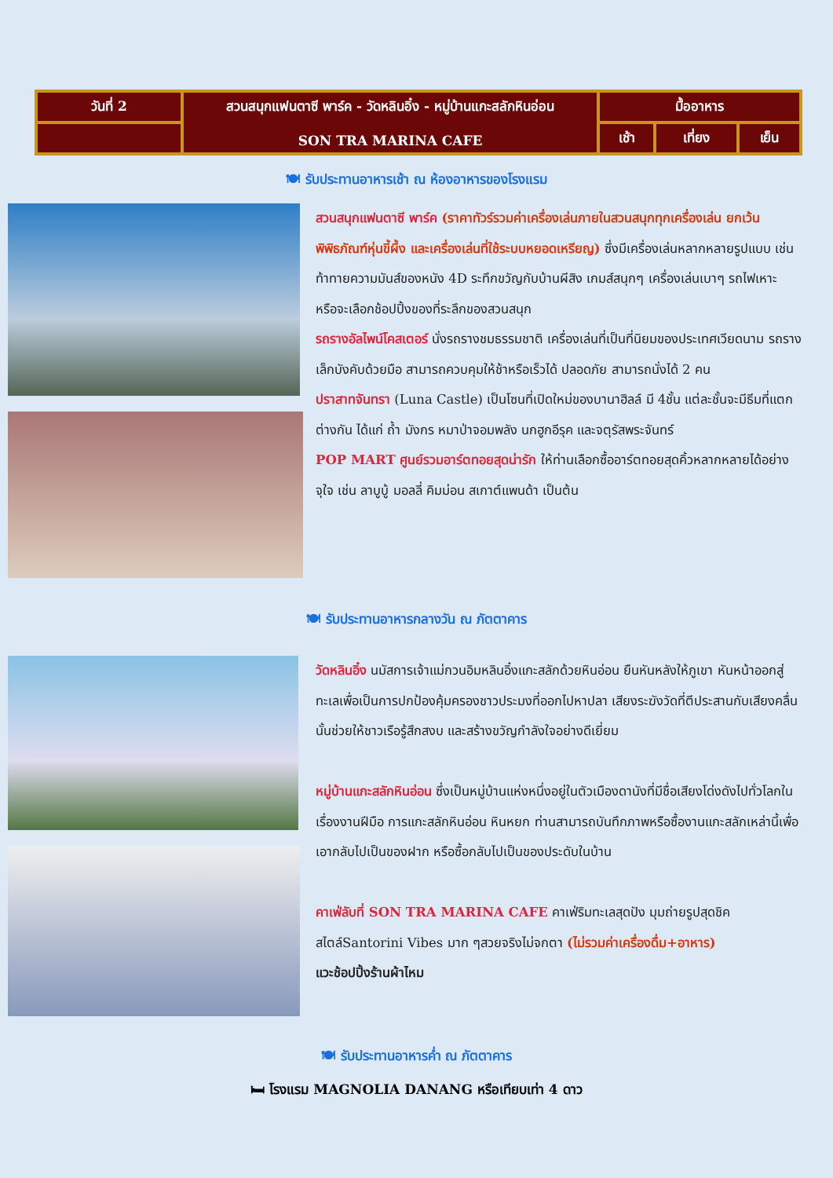| วันที่ 2 | สวนสนุกแฟนตาซี พาร์ค - วัดหลินอิ๋ง - หมู่บ้านแกะสลักหินอ่อน SON TRA MARINA CAFE | มื้ออาหาร | | |
| | | เช้า | เที่ยง | เย็น |
🍽 รับประทานอาหารเช้า ณ ห้องอาหารของโรงแรม
สวนสนุกแฟนตาซี พาร์ค (ราคาทัวร์รวมค่าเครื่องเล่นภายในสวนสนุกทุกเครื่องเล่น ยกเว้นพิพิธภัณฑ์หุ่นขี้ผึ้ง และเครื่องเล่นที่ใช้ระบบหยอดเหรียญ) ซึ่งมีเครื่องเล่นหลากหลายรูปแบบ เช่น ท้าทายความมันส์ของหนัง 4D ระทึกขวัญกับบ้านผีสิง เกมส์สนุกๆ เครื่องเล่นเบาๆ รถไฟเหาะ หรือจะเลือกช้อปปิ้งของที่ระลึกของสวนสนุก
รถรางอัลไพน์โคสเตอร์ นั่งรถรางชมธรรมชาติ เครื่องเล่นที่เป็นที่นิยมของประเทศเวียดนาม รถรางเล็กบังคับด้วยมือ สามารถควบคุมให้ช้าหรือเร็วได้ ปลอดภัย สามารถนั่งได้ 2 คน
ปราสาทจันทรา (Luna Castle) เป็นโซนที่เปิดใหม่ของบานาฮิลล์ มี 4ชั้น แต่ละชั้นจะมีธีมที่แตกต่างกัน ได้แก่ ถ้ำ มังกร หมาป่าจอมพลัง นกฮูกอีรุค และจตุรัสพระจันทร์
POP MART ศูนย์รวมอาร์ตทอยสุดน่ารัก ให้ท่านเลือกซื้ออาร์ตทอยสุดคิ้วหลากหลายได้อย่างจุใจ เช่น ลาบูบู้ มอลลี่ คิมม่อน สเกาต์แพนด้า เป็นต้น
🍽 รับประทานอาหารกลางวัน ณ ภัตตาคาร
วัดหลินอิ๋ง นมัสการเจ้าแม่กวนอิมหลินอิ๋งแกะสลักด้วยหินอ่อน ยืนหันหลังให้ภูเขา หันหน้าออกสู่ทะเลเพื่อเป็นการปกป้องคุ้มครองชาวประมงที่ออกไปหาปลา เสียงระฆังวัดที่ตีประสานกับเสียงคลื่นนั้นช่วยให้ชาวเรือรู้สึกสงบ และสร้างขวัญกำลังใจอย่างดีเยี่ยม
หมู่บ้านแกะสลักหินอ่อน ซึ่งเป็นหมู่บ้านแห่งหนึ่งอยู่ในตัวเมืองดานังที่มีชื่อเสียงโด่งดังไปทั่วโลกในเรื่องงานฝีมือ การแกะสลักหินอ่อน หินหยก ท่านสามารถบันทึกภาพหรือซื้องานแกะสลักเหล่านี้เพื่อเอากลับไปเป็นของฝาก หรือซื้อกลับไปเป็นของประดับในบ้าน
คาเฟ่ลับที่ SON TRA MARINA CAFE คาเฟ่ริมทะเลสุดปัง มุมถ่ายรูปสุดชิค สไตล์Santorini Vibes มาก ๆสวยจริงไม่จกตา (ไม่รวมค่าเครื่องดื่ม+อาหาร)
แวะช้อปปิ้งร้านผ้าไหม
🍽 รับประทานอาหารค่ำ ณ ภัตตาคาร
🛏 โรงแรม MAGNOLIA DANANG หรือเทียบเท่า 4 ดาว